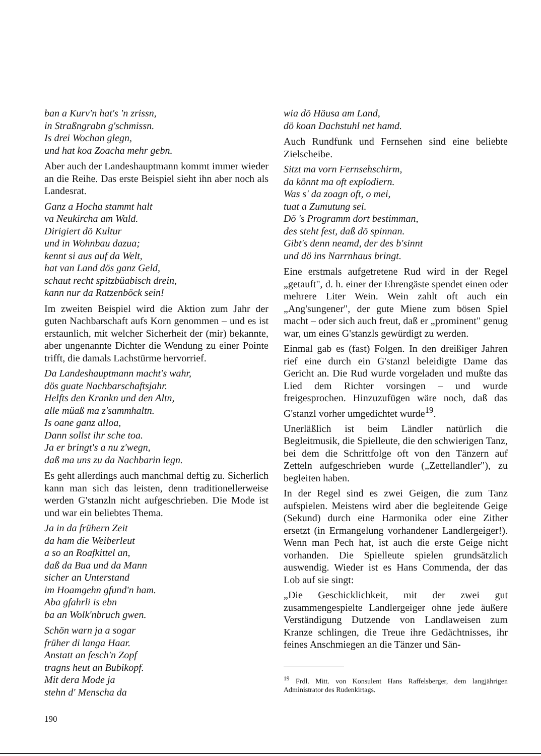ban a Kurv'n hat's 'n zrissn,
in Straßngrabn g'schmissn.
Is drei Wochan glegn,
und hat koa Zoacha mehr gebn.
Aber auch der Landeshauptmann kommt immer wieder an die Reihe. Das erste Beispiel sieht ihn aber noch als Landesrat.
Ganz a Hocha stammt halt
va Neukircha am Wald.
Dirigiert dö Kultur
und in Wohnbau dazua;
kennt si aus auf da Welt,
hat van Land dös ganz Geld,
schaut recht spitzbüabisch drein,
kann nur da Ratzenböck sein!
Im zweiten Beispiel wird die Aktion zum Jahr der guten Nachbarschaft aufs Korn genommen – und es ist erstaunlich, mit welcher Sicherheit der (mir) bekannte, aber ungenannte Dichter die Wendung zu einer Pointe trifft, die damals Lachstürme hervorrief.
Da Landeshauptmann macht's wahr,
dös guate Nachbarschaftsjahr.
Helfts den Krankn und den Altn,
alle müaß ma z'sammhaltn.
Is oane ganz alloa,
Dann sollst ihr sche toa.
Ja er bringt's a nu z'wegn,
daß ma uns zu da Nachbarin legn.
Es geht allerdings auch manchmal deftig zu. Sicherlich kann man sich das leisten, denn traditionellerweise werden G'stanzln nicht aufgeschrieben. Die Mode ist und war ein beliebtes Thema.
Ja in da frühern Zeit
da ham die Weiberleut
a so an Roafkittel an,
daß da Bua und da Mann
sicher an Unterstand
im Hoamgehn gfund'n ham.
Aba gfahrli is ebn
ba an Wolk'nbruch gwen.
Schön warn ja a sogar
früher di langa Haar.
Anstatt an fesch'n Zopf
tragns heut an Bubikopf.
Mit dera Mode ja
stehn d' Menscha da
wia dö Häusa am Land,
dö koan Dachstuhl net hamd.
Auch Rundfunk und Fernsehen sind eine beliebte Zielscheibe.
Sitzt ma vorn Fernsehschirm,
da könnt ma oft explodiern.
Was s' da zoagn oft, o mei,
tuat a Zumutung sei.
Dö 's Programm dort bestimman,
des steht fest, daß dö spinnan.
Gibt's denn neamd, der des b'sinnt
und dö ins Narrnhaus bringt.
Eine erstmals aufgetretene Rud wird in der Regel „getauft", d. h. einer der Ehrengäste spendet einen oder mehrere Liter Wein. Wein zahlt oft auch ein „Ang'sungener", der gute Miene zum bösen Spiel macht – oder sich auch freut, daß er „prominent" genug war, um eines G'stanzls gewürdigt zu werden.
Einmal gab es (fast) Folgen. In den dreißiger Jahren rief eine durch ein G'stanzl beleidigte Dame das Gericht an. Die Rud wurde vorgeladen und mußte das Lied dem Richter vorsingen – und wurde freigesprochen. Hinzuzufügen wäre noch, daß das G'stanzl vorher umgedichtet wurde<sup>19</sup>.
Unerläßlich ist beim Ländler natürlich die Begleitmusik, die Spielleute, die den schwierigen Tanz, bei dem die Schrittfolge oft von den Tänzern auf Zetteln aufgeschrieben wurde („Zettellandler"), zu begleiten haben.
In der Regel sind es zwei Geigen, die zum Tanz aufspielen. Meistens wird aber die begleitende Geige (Sekund) durch eine Harmonika oder eine Zither ersetzt (in Ermangelung vorhandener Landlergeiger!). Wenn man Pech hat, ist auch die erste Geige nicht vorhanden. Die Spielleute spielen grundsätzlich auswendig. Wieder ist es Hans Commenda, der das Lob auf sie singt:
„Die Geschicklichkeit, mit der zwei gut zusammengespielte Landlergeiger ohne jede äußere Verständigung Dutzende von Landlaweisen zum Kranze schlingen, die Treue ihre Gedächtnisses, ihr feines Anschmiegen an die Tänzer und Sän-
<sup>19</sup> Frdl. Mitt. von Konsulent Hans Raffelsberger, dem langjährigen Administrator des Rudenkirtags.
190